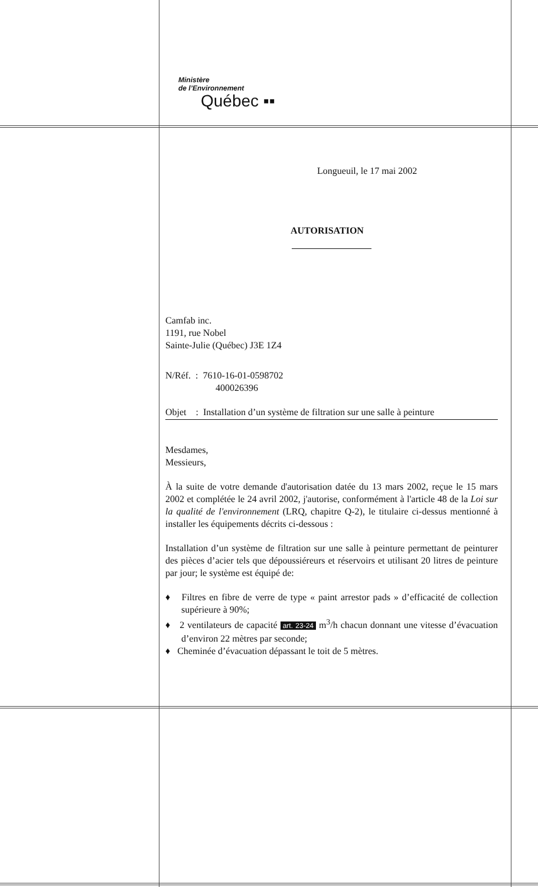Ministère
de l’Environnement
Québec ▪▪
Longueuil, le 17 mai 2002
AUTORISATION
Camfab inc.
1191, rue Nobel
Sainte-Julie (Québec) J3E 1Z4
N/Réf. : 7610-16-01-0598702
400026396
Objet : Installation d’un système de filtration sur une salle à peinture
Mesdames,
Messieurs,
À la suite de votre demande d'autorisation datée du 13 mars 2002, reçue le 15 mars 2002 et complétée le 24 avril 2002, j'autorise, conformément à l'article 48 de la Loi sur la qualité de l'environnement (LRQ, chapitre Q-2), le titulaire ci-dessus mentionné à installer les équipements décrits ci-dessous :
Installation d’un système de filtration sur une salle à peinture permettant de peinturer des pièces d’acier tels que dépoussiéreurs et réservoirs et utilisant 20 litres de peinture par jour; le système est équipé de:
♦ Filtres en fibre de verre de type « paint arrestor pads » d’efficacité de collection supérieure à 90%;
♦ 2 ventilateurs de capacité art. 23-24 m<sup>3</sup>/h chacun donnant une vitesse d’évacuation d’environ 22 mètres par seconde;
♦ Cheminée d’évacuation dépassant le toit de 5 mètres.